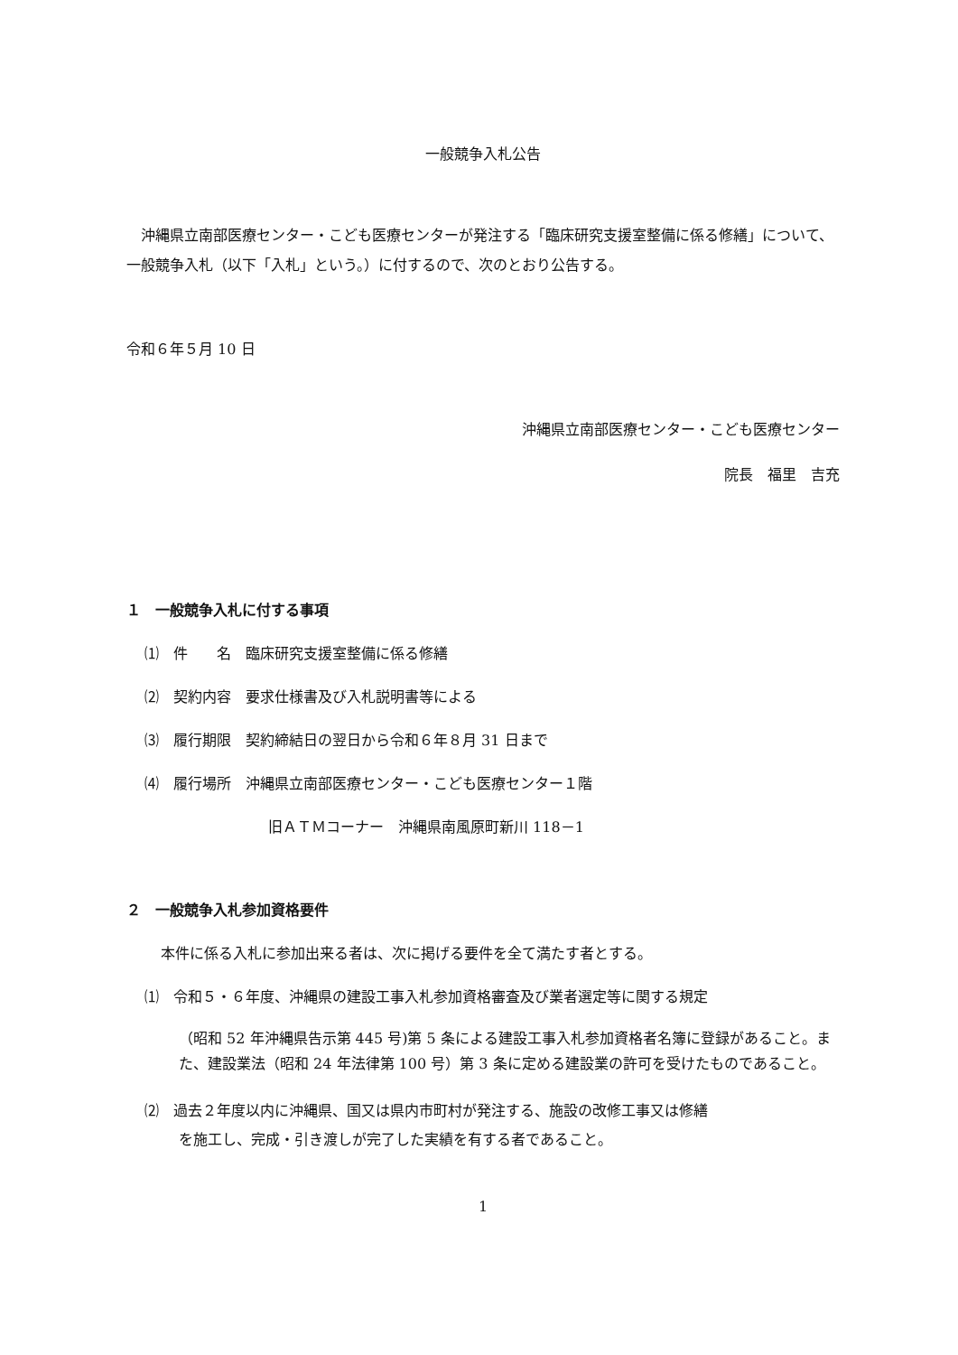一般競争入札公告
沖縄県立南部医療センター・こども医療センターが発注する「臨床研究支援室整備に係る修繕」について、一般競争入札（以下「入札」という。）に付するので、次のとおり公告する。
令和６年５月 10 日
沖縄県立南部医療センター・こども医療センター
院長　福里　吉充
１　一般競争入札に付する事項
⑴　件　　名　臨床研究支援室整備に係る修繕
⑵　契約内容　要求仕様書及び入札説明書等による
⑶　履行期限　契約締結日の翌日から令和６年８月 31 日まで
⑷　履行場所　沖縄県立南部医療センター・こども医療センター１階
旧ＡＴＭコーナー　沖縄県南風原町新川 118－1
２　一般競争入札参加資格要件
本件に係る入札に参加出来る者は、次に掲げる要件を全て満たす者とする。
⑴　令和５・６年度、沖縄県の建設工事入札参加資格審査及び業者選定等に関する規定
（昭和 52 年沖縄県告示第 445 号)第 5 条による建設工事入札参加資格者名簿に登録があること。また、建設業法（昭和 24 年法律第 100 号）第 3 条に定める建設業の許可を受けたものであること。
⑵　過去２年度以内に沖縄県、国又は県内市町村が発注する、施設の改修工事又は修繕
を施工し、完成・引き渡しが完了した実績を有する者であること。
1